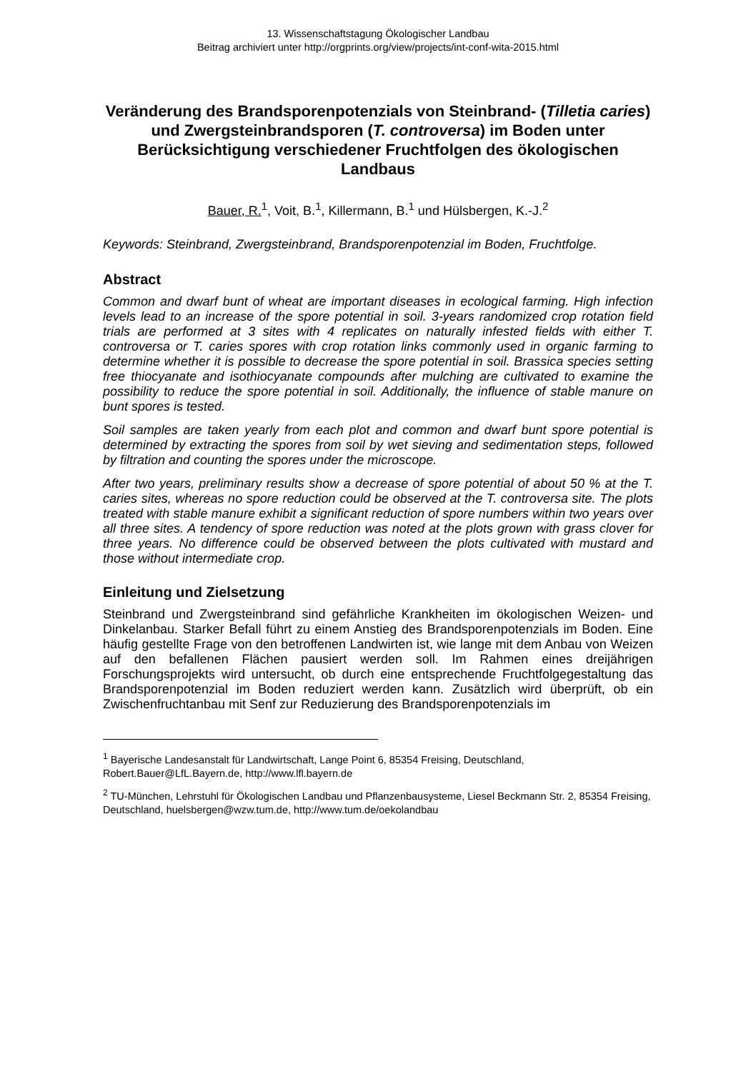13. Wissenschaftstagung Ökologischer Landbau
Beitrag archiviert unter http://orgprints.org/view/projects/int-conf-wita-2015.html
Veränderung des Brandsporenpotenzials von Steinbrand- (Tilletia caries) und Zwergsteinbrandsporen (T. controversa) im Boden unter Berücksichtigung verschiedener Fruchtfolgen des ökologischen Landbaus
Bauer, R.<sup>1</sup>, Voit, B.<sup>1</sup>, Killermann, B.<sup>1</sup> und Hülsbergen, K.-J.<sup>2</sup>
Keywords: Steinbrand, Zwergsteinbrand, Brandsporenpotenzial im Boden, Fruchtfolge.
Abstract
Common and dwarf bunt of wheat are important diseases in ecological farming. High infection levels lead to an increase of the spore potential in soil. 3-years randomized crop rotation field trials are performed at 3 sites with 4 replicates on naturally infested fields with either T. controversa or T. caries spores with crop rotation links commonly used in organic farming to determine whether it is possible to decrease the spore potential in soil. Brassica species setting free thiocyanate and isothiocyanate compounds after mulching are cultivated to examine the possibility to reduce the spore potential in soil. Additionally, the influence of stable manure on bunt spores is tested.
Soil samples are taken yearly from each plot and common and dwarf bunt spore potential is determined by extracting the spores from soil by wet sieving and sedimentation steps, followed by filtration and counting the spores under the microscope.
After two years, preliminary results show a decrease of spore potential of about 50 % at the T. caries sites, whereas no spore reduction could be observed at the T. controversa site. The plots treated with stable manure exhibit a significant reduction of spore numbers within two years over all three sites. A tendency of spore reduction was noted at the plots grown with grass clover for three years. No difference could be observed between the plots cultivated with mustard and those without intermediate crop.
Einleitung und Zielsetzung
Steinbrand und Zwergsteinbrand sind gefährliche Krankheiten im ökologischen Weizen- und Dinkelanbau. Starker Befall führt zu einem Anstieg des Brandsporenpotenzials im Boden. Eine häufig gestellte Frage von den betroffenen Landwirten ist, wie lange mit dem Anbau von Weizen auf den befallenen Flächen pausiert werden soll. Im Rahmen eines dreijährigen Forschungsprojekts wird untersucht, ob durch eine entsprechende Fruchtfolgegestaltung das Brandsporenpotenzial im Boden reduziert werden kann. Zusätzlich wird überprüft, ob ein Zwischenfruchtanbau mit Senf zur Reduzierung des Brandsporenpotenzials im
<sup>1</sup> Bayerische Landesanstalt für Landwirtschaft, Lange Point 6, 85354 Freising, Deutschland, Robert.Bauer@LfL.Bayern.de, http://www.lfl.bayern.de
<sup>2</sup> TU-München, Lehrstuhl für Ökologischen Landbau und Pflanzenbausysteme, Liesel Beckmann Str. 2, 85354 Freising, Deutschland, huelsbergen@wzw.tum.de, http://www.tum.de/oekolandbau